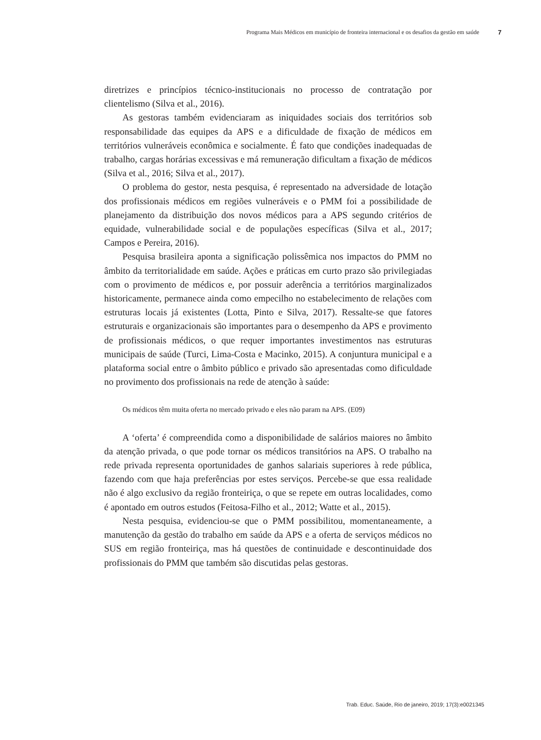Programa Mais Médicos em município de fronteira internacional e os desafios da gestão em saúde 7
diretrizes e princípios técnico-institucionais no processo de contratação por clientelismo (Silva et al., 2016).
As gestoras também evidenciaram as iniquidades sociais dos territórios sob responsabilidade das equipes da APS e a dificuldade de fixação de médicos em territórios vulneráveis econômica e socialmente. É fato que condições inadequadas de trabalho, cargas horárias excessivas e má remuneração dificultam a fixação de médicos (Silva et al., 2016; Silva et al., 2017).
O problema do gestor, nesta pesquisa, é representado na adversidade de lotação dos profissionais médicos em regiões vulneráveis e o PMM foi a possibilidade de planejamento da distribuição dos novos médicos para a APS segundo critérios de equidade, vulnerabilidade social e de populações específicas (Silva et al., 2017; Campos e Pereira, 2016).
Pesquisa brasileira aponta a significação polissêmica nos impactos do PMM no âmbito da territorialidade em saúde. Ações e práticas em curto prazo são privilegiadas com o provimento de médicos e, por possuir aderência a territórios marginalizados historicamente, permanece ainda como empecilho no estabelecimento de relações com estruturas locais já existentes (Lotta, Pinto e Silva, 2017). Ressalte-se que fatores estruturais e organizacionais são importantes para o desempenho da APS e provimento de profissionais médicos, o que requer importantes investimentos nas estruturas municipais de saúde (Turci, Lima-Costa e Macinko, 2015). A conjuntura municipal e a plataforma social entre o âmbito público e privado são apresentadas como dificuldade no provimento dos profissionais na rede de atenção à saúde:
Os médicos têm muita oferta no mercado privado e eles não param na APS. (E09)
A ‘oferta’ é compreendida como a disponibilidade de salários maiores no âmbito da atenção privada, o que pode tornar os médicos transitórios na APS. O trabalho na rede privada representa oportunidades de ganhos salariais superiores à rede pública, fazendo com que haja preferências por estes serviços. Percebe-se que essa realidade não é algo exclusivo da região fronteiriça, o que se repete em outras localidades, como é apontado em outros estudos (Feitosa-Filho et al., 2012; Watte et al., 2015).
Nesta pesquisa, evidenciou-se que o PMM possibilitou, momentaneamente, a manutenção da gestão do trabalho em saúde da APS e a oferta de serviços médicos no SUS em região fronteiriça, mas há questões de continuidade e descontinuidade dos profissionais do PMM que também são discutidas pelas gestoras.
Trab. Educ. Saúde, Rio de janeiro, 2019; 17(3):e0021345